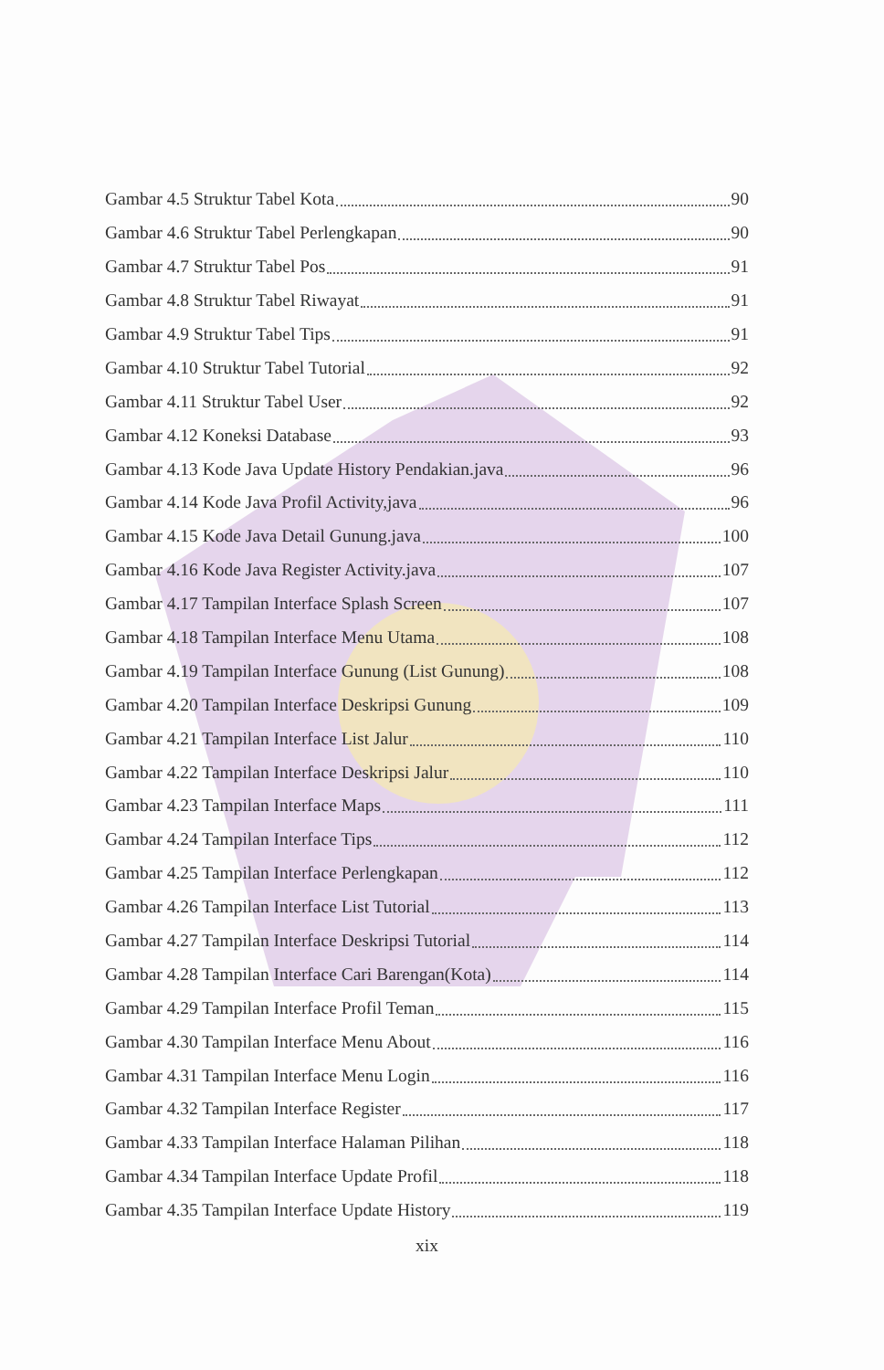Gambar 4.5 Struktur Tabel Kota 90
Gambar 4.6 Struktur Tabel Perlengkapan 90
Gambar 4.7 Struktur Tabel Pos 91
Gambar 4.8 Struktur Tabel Riwayat 91
Gambar 4.9 Struktur Tabel Tips 91
Gambar 4.10 Struktur Tabel Tutorial 92
Gambar 4.11 Struktur Tabel User 92
Gambar 4.12 Koneksi Database 93
Gambar 4.13 Kode Java Update History Pendakian.java 96
Gambar 4.14 Kode Java Profil Activity,java 96
Gambar 4.15 Kode Java Detail Gunung.java 100
Gambar 4.16 Kode Java Register Activity.java 107
Gambar 4.17 Tampilan Interface Splash Screen 107
Gambar 4.18 Tampilan Interface Menu Utama 108
Gambar 4.19 Tampilan Interface Gunung (List Gunung) 108
Gambar 4.20 Tampilan Interface Deskripsi Gunung 109
Gambar 4.21 Tampilan Interface List Jalur 110
Gambar 4.22 Tampilan Interface Deskripsi Jalur 110
Gambar 4.23 Tampilan Interface Maps 111
Gambar 4.24 Tampilan Interface Tips 112
Gambar 4.25 Tampilan Interface Perlengkapan 112
Gambar 4.26 Tampilan Interface List Tutorial 113
Gambar 4.27 Tampilan Interface Deskripsi Tutorial 114
Gambar 4.28 Tampilan Interface Cari Barengan(Kota) 114
Gambar 4.29 Tampilan Interface Profil Teman 115
Gambar 4.30 Tampilan Interface Menu About 116
Gambar 4.31 Tampilan Interface Menu Login 116
Gambar 4.32 Tampilan Interface Register 117
Gambar 4.33 Tampilan Interface Halaman Pilihan 118
Gambar 4.34 Tampilan Interface Update Profil 118
Gambar 4.35 Tampilan Interface Update History 119
xix